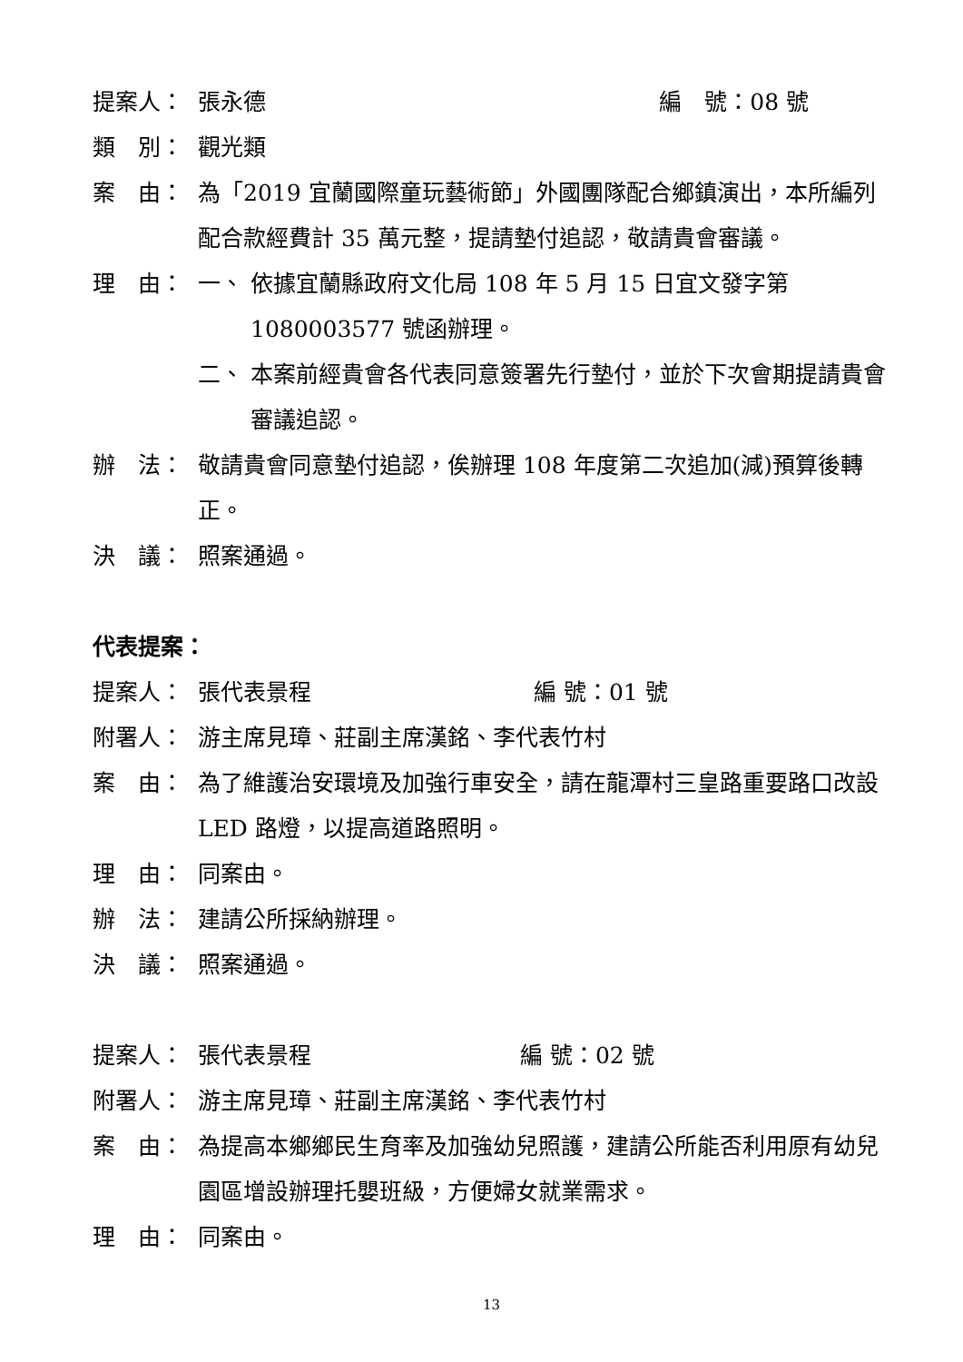提案人： 張永德 編　號：08 號
類　別： 觀光類
案　由： 為「2019 宜蘭國際童玩藝術節」外國團隊配合鄉鎮演出，本所編列配合款經費計 35 萬元整，提請墊付追認，敬請貴會審議。
理　由： 一、 依據宜蘭縣政府文化局 108 年 5 月 15 日宜文發字第 1080003577 號函辦理。
二、 本案前經貴會各代表同意簽署先行墊付，並於下次會期提請貴會審議追認。
辦　法： 敬請貴會同意墊付追認，俟辦理 108 年度第二次追加(減)預算後轉正。
決　議： 照案通過。
代表提案：
提案人： 張代表景程 編 號：01 號
附署人： 游主席見璋、莊副主席漢銘、李代表竹村
案　由： 為了維護治安環境及加強行車安全，請在龍潭村三皇路重要路口改設 LED 路燈，以提高道路照明。
理　由： 同案由。
辦　法： 建請公所採納辦理。
決　議： 照案通過。
提案人： 張代表景程 編 號：02 號
附署人： 游主席見璋、莊副主席漢銘、李代表竹村
案　由： 為提高本鄉鄉民生育率及加強幼兒照護，建請公所能否利用原有幼兒園區增設辦理托嬰班級，方便婦女就業需求。
理　由： 同案由。
13